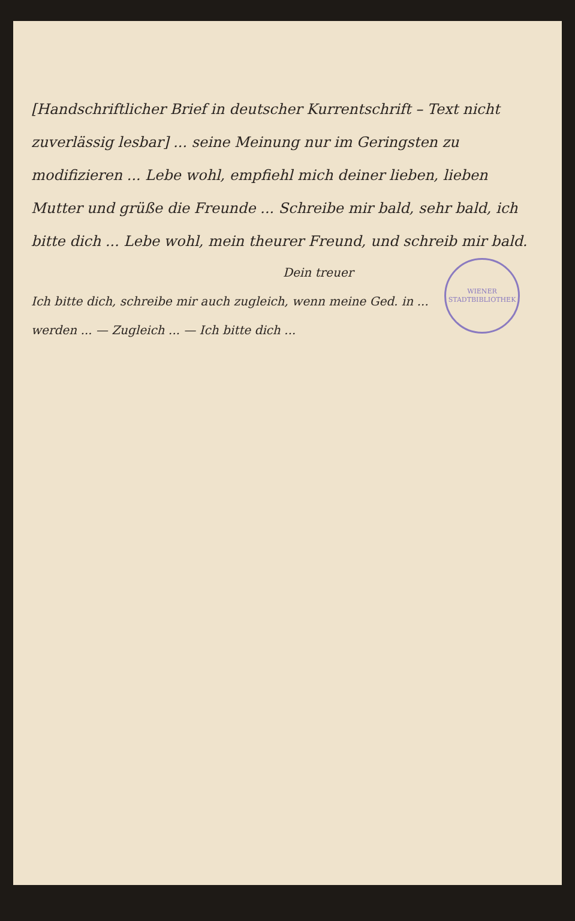[Handschriftlicher Brief in deutscher Kurrentschrift – Text nicht zuverlässig lesbar] ... seine Meinung nur im Geringsten zu modifizieren ... Lebe wohl, empfiehl mich deiner lieben, lieben Mutter und grüße die Freunde ... Schreibe mir bald, sehr bald, ich bitte dich ... Lebe wohl, mein theurer Freund, und schreib mir bald.
WIENER STADTBIBLIOTHEK
Dein treuer
Ich bitte dich, schreibe mir auch zugleich, wenn meine Ged. in ... werden ... — Zugleich ... — Ich bitte dich ...